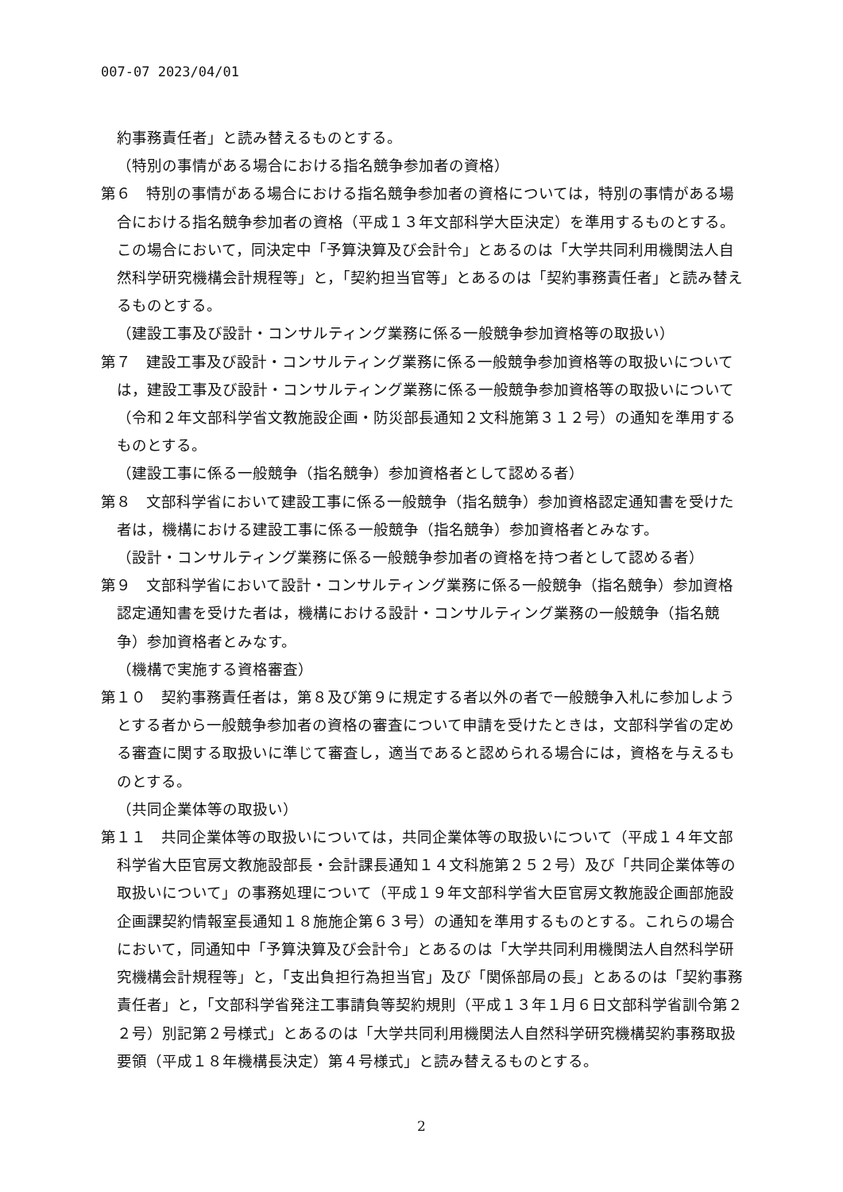007-07 2023/04/01
約事務責任者」と読み替えるものとする。
（特別の事情がある場合における指名競争参加者の資格）
第６　特別の事情がある場合における指名競争参加者の資格については，特別の事情がある場合における指名競争参加者の資格（平成１３年文部科学大臣決定）を準用するものとする。この場合において，同決定中「予算決算及び会計令」とあるのは「大学共同利用機関法人自然科学研究機構会計規程等」と，「契約担当官等」とあるのは「契約事務責任者」と読み替えるものとする。
（建設工事及び設計・コンサルティング業務に係る一般競争参加資格等の取扱い）
第７　建設工事及び設計・コンサルティング業務に係る一般競争参加資格等の取扱いについては，建設工事及び設計・コンサルティング業務に係る一般競争参加資格等の取扱いについて（令和２年文部科学省文教施設企画・防災部長通知２文科施第３１２号）の通知を準用するものとする。
（建設工事に係る一般競争（指名競争）参加資格者として認める者）
第８　文部科学省において建設工事に係る一般競争（指名競争）参加資格認定通知書を受けた者は，機構における建設工事に係る一般競争（指名競争）参加資格者とみなす。
（設計・コンサルティング業務に係る一般競争参加者の資格を持つ者として認める者）
第９　文部科学省において設計・コンサルティング業務に係る一般競争（指名競争）参加資格認定通知書を受けた者は，機構における設計・コンサルティング業務の一般競争（指名競争）参加資格者とみなす。
（機構で実施する資格審査）
第１０　契約事務責任者は，第８及び第９に規定する者以外の者で一般競争入札に参加しようとする者から一般競争参加者の資格の審査について申請を受けたときは，文部科学省の定める審査に関する取扱いに準じて審査し，適当であると認められる場合には，資格を与えるものとする。
（共同企業体等の取扱い）
第１１　共同企業体等の取扱いについては，共同企業体等の取扱いについて（平成１４年文部科学省大臣官房文教施設部長・会計課長通知１４文科施第２５２号）及び「共同企業体等の取扱いについて」の事務処理について（平成１９年文部科学省大臣官房文教施設企画部施設企画課契約情報室長通知１８施施企第６３号）の通知を準用するものとする。これらの場合において，同通知中「予算決算及び会計令」とあるのは「大学共同利用機関法人自然科学研究機構会計規程等」と，「支出負担行為担当官」及び「関係部局の長」とあるのは「契約事務責任者」と，「文部科学省発注工事請負等契約規則（平成１３年１月６日文部科学省訓令第２２号）別記第２号様式」とあるのは「大学共同利用機関法人自然科学研究機構契約事務取扱要領（平成１８年機構長決定）第４号様式」と読み替えるものとする。
2